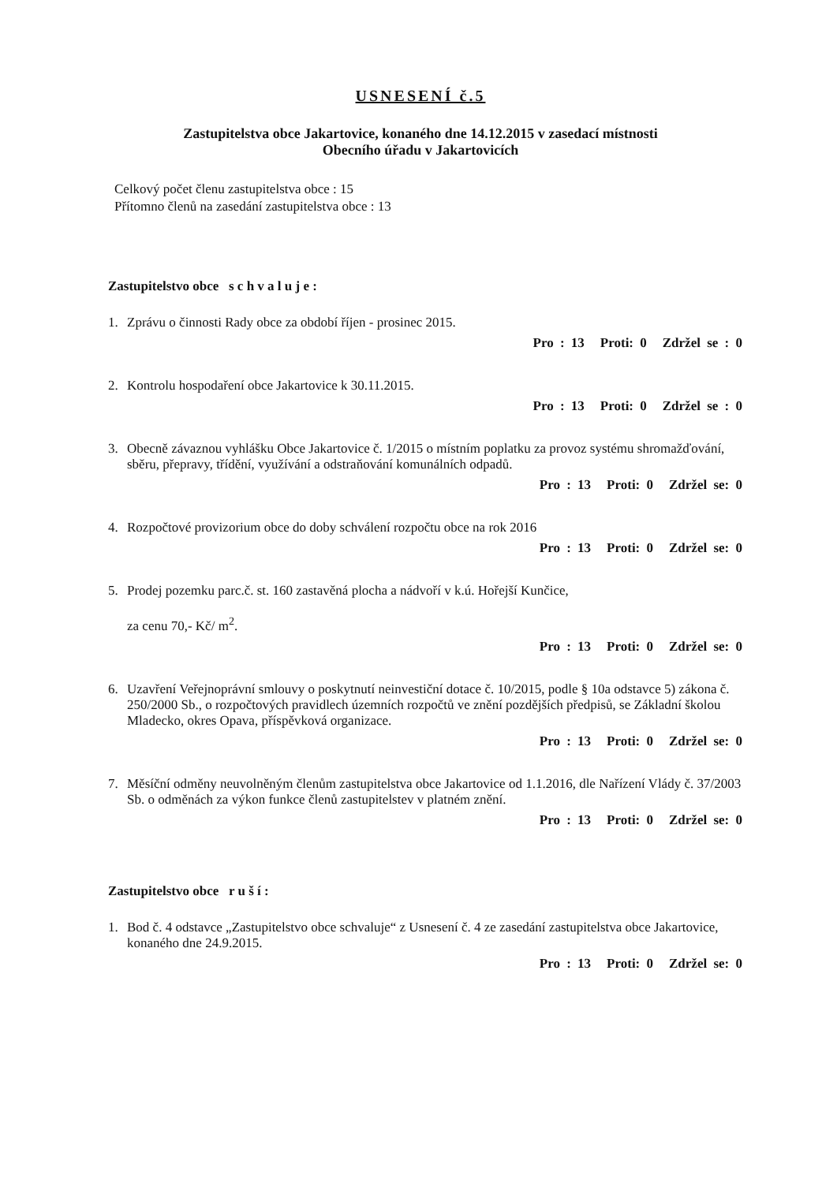USNESENÍ č.5
Zastupitelstva obce Jakartovice, konaného dne 14.12.2015 v zasedací místnosti
Obecního úřadu v Jakartovicích
Celkový počet členu zastupitelstva obce : 15
Přítomno členů na zasedání zastupitelstva obce : 13
Zastupitelstvo obce s c h v a l u j e :
1. Zprávu o činnosti Rady obce za období říjen - prosinec 2015.
Pro : 13 Proti: 0 Zdržel se : 0
2. Kontrolu hospodaření obce Jakartovice k 30.11.2015.
Pro : 13 Proti: 0 Zdržel se : 0
3. Obecně závaznou vyhlášku Obce Jakartovice č. 1/2015 o místním poplatku za provoz systému shromažďování, sběru, přepravy, třídění, využívání a odstraňování komunálních odpadů.
Pro : 13 Proti: 0 Zdržel se: 0
4. Rozpočtové provizorium obce do doby schválení rozpočtu obce na rok 2016
Pro : 13 Proti: 0 Zdržel se: 0
5. Prodej pozemku parc.č. st. 160 zastavěná plocha a nádvoří v k.ú. Hořejší Kunčice,
za cenu 70,- Kč/ m<sup>2</sup>.
Pro : 13 Proti: 0 Zdržel se: 0
6. Uzavření Veřejnoprávní smlouvy o poskytnutí neinvestiční dotace č. 10/2015, podle § 10a odstavce 5) zákona č. 250/2000 Sb., o rozpočtových pravidlech územních rozpočtů ve znění pozdějších předpisů, se Základní školou Mladecko, okres Opava, příspěvková organizace.
Pro : 13 Proti: 0 Zdržel se: 0
7. Měsíční odměny neuvolněným členům zastupitelstva obce Jakartovice od 1.1.2016, dle Nařízení Vlády č. 37/2003 Sb. o odměnách za výkon funkce členů zastupitelstev v platném znění.
Pro : 13 Proti: 0 Zdržel se: 0
Zastupitelstvo obce r u š í :
1. Bod č. 4 odstavce „Zastupitelstvo obce schvaluje“ z Usnesení č. 4 ze zasedání zastupitelstva obce Jakartovice, konaného dne 24.9.2015.
Pro : 13 Proti: 0 Zdržel se: 0